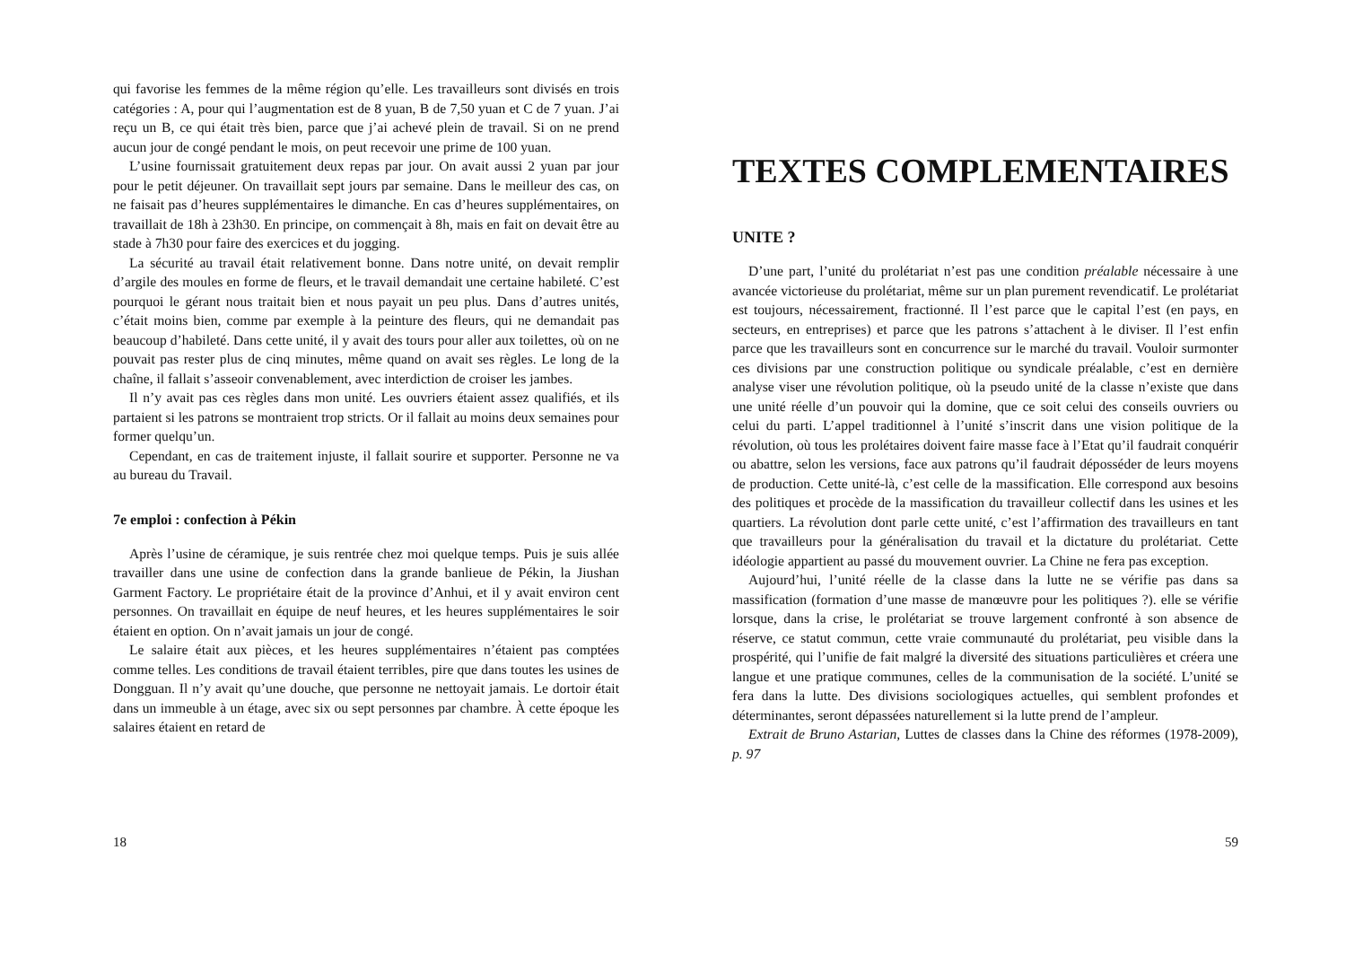qui favorise les femmes de la même région qu’elle. Les travailleurs sont divisés en trois catégories : A, pour qui l’augmentation est de 8 yuan, B de 7,50 yuan et C de 7 yuan. J’ai reçu un B, ce qui était très bien, parce que j’ai achevé plein de travail. Si on ne prend aucun jour de congé pendant le mois, on peut recevoir une prime de 100 yuan.
L’usine fournissait gratuitement deux repas par jour. On avait aussi 2 yuan par jour pour le petit déjeuner. On travaillait sept jours par semaine. Dans le meilleur des cas, on ne faisait pas d’heures supplémentaires le dimanche. En cas d’heures supplémentaires, on travaillait de 18h à 23h30. En principe, on commençait à 8h, mais en fait on devait être au stade à 7h30 pour faire des exercices et du jogging.
La sécurité au travail était relativement bonne. Dans notre unité, on devait remplir d’argile des moules en forme de fleurs, et le travail demandait une certaine habileté. C’est pourquoi le gérant nous traitait bien et nous payait un peu plus. Dans d’autres unités, c’était moins bien, comme par exemple à la peinture des fleurs, qui ne demandait pas beaucoup d’habileté. Dans cette unité, il y avait des tours pour aller aux toilettes, où on ne pouvait pas rester plus de cinq minutes, même quand on avait ses règles. Le long de la chaîne, il fallait s’asseoir convenablement, avec interdiction de croiser les jambes.
Il n’y avait pas ces règles dans mon unité. Les ouvriers étaient assez qualifiés, et ils partaient si les patrons se montraient trop stricts. Or il fallait au moins deux semaines pour former quelqu’un.
Cependant, en cas de traitement injuste, il fallait sourire et supporter. Personne ne va au bureau du Travail.
7e emploi : confection à Pékin
Après l’usine de céramique, je suis rentrée chez moi quelque temps. Puis je suis allée travailler dans une usine de confection dans la grande banlieue de Pékin, la Jiushan Garment Factory. Le propriétaire était de la province d’Anhui, et il y avait environ cent personnes. On travaillait en équipe de neuf heures, et les heures supplémentaires le soir étaient en option. On n’avait jamais un jour de congé.
Le salaire était aux pièces, et les heures supplémentaires n’étaient pas comptées comme telles. Les conditions de travail étaient terribles, pire que dans toutes les usines de Dongguan. Il n’y avait qu’une douche, que personne ne nettoyait jamais. Le dortoir était dans un immeuble à un étage, avec six ou sept personnes par chambre. À cette époque les salaires étaient en retard de
18
TEXTES COMPLEMENTAIRES
UNITE ?
D’une part, l’unité du prolétariat n’est pas une condition préalable nécessaire à une avancée victorieuse du prolétariat, même sur un plan purement revendicatif. Le prolétariat est toujours, nécessairement, fractionné. Il l’est parce que le capital l’est (en pays, en secteurs, en entreprises) et parce que les patrons s’attachent à le diviser. Il l’est enfin parce que les travailleurs sont en concurrence sur le marché du travail. Vouloir surmonter ces divisions par une construction politique ou syndicale préalable, c’est en dernière analyse viser une révolution politique, où la pseudo unité de la classe n’existe que dans une unité réelle d’un pouvoir qui la domine, que ce soit celui des conseils ouvriers ou celui du parti. L’appel traditionnel à l’unité s’inscrit dans une vision politique de la révolution, où tous les prolétaires doivent faire masse face à l’Etat qu’il faudrait conquérir ou abattre, selon les versions, face aux patrons qu’il faudrait déposséder de leurs moyens de production. Cette unité-là, c’est celle de la massification. Elle correspond aux besoins des politiques et procède de la massification du travailleur collectif dans les usines et les quartiers. La révolution dont parle cette unité, c’est l’affirmation des travailleurs en tant que travailleurs pour la généralisation du travail et la dictature du prolétariat. Cette idéologie appartient au passé du mouvement ouvrier. La Chine ne fera pas exception.
Aujourd’hui, l’unité réelle de la classe dans la lutte ne se vérifie pas dans sa massification (formation d’une masse de manœuvre pour les politiques ?). elle se vérifie lorsque, dans la crise, le prolétariat se trouve largement confronté à son absence de réserve, ce statut commun, cette vraie communauté du prolétariat, peu visible dans la prospérité, qui l’unifie de fait malgré la diversité des situations particulières et créera une langue et une pratique communes, celles de la communisation de la société. L’unité se fera dans la lutte. Des divisions sociologiques actuelles, qui semblent profondes et déterminantes, seront dépassées naturellement si la lutte prend de l’ampleur.
Extrait de Bruno Astarian, Luttes de classes dans la Chine des réformes (1978-2009), p. 97
59